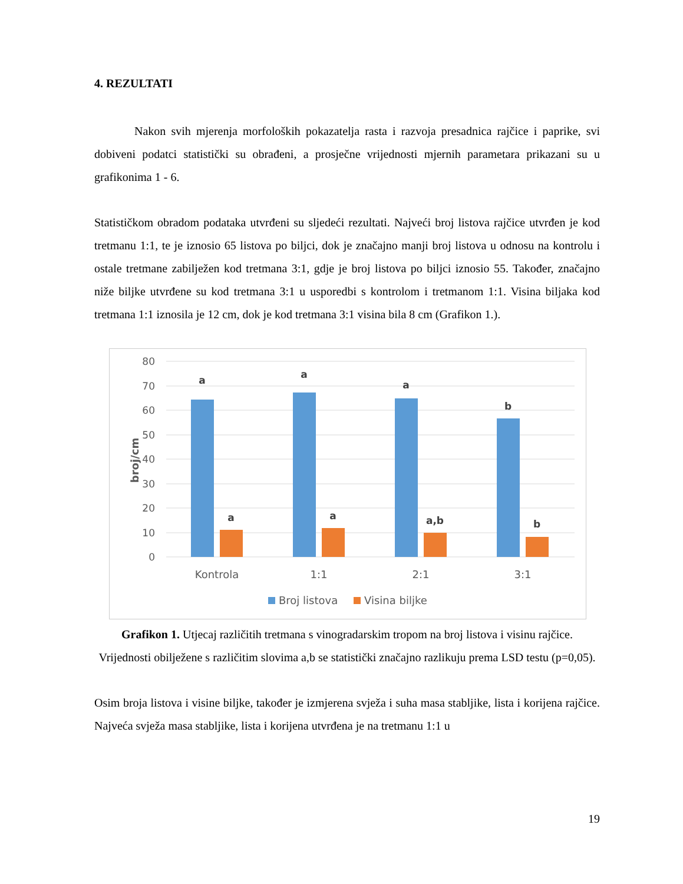4. REZULTATI
Nakon svih mjerenja morfoloških pokazatelja rasta i razvoja presadnica rajčice i paprike, svi dobiveni podatci statistički su obrađeni, a prosječne vrijednosti mjernih parametara prikazani su u grafikonima 1 - 6.
Statističkom obradom podataka utvrđeni su sljedeći rezultati. Najveći broj listova rajčice utvrđen je kod tretmanu 1:1, te je iznosio 65 listova po biljci, dok je značajno manji broj listova u odnosu na kontrolu i ostale tretmane zabilježen kod tretmana 3:1, gdje je broj listova po biljci iznosio 55. Također, značajno niže biljke utvrđene su kod tretmana 3:1 u usporedbi s kontrolom i tretmanom 1:1. Visina biljaka kod tretmana 1:1 iznosila je 12 cm, dok je kod tretmana 3:1 visina bila 8 cm (Grafikon 1.).
80
70
60
50
40
30
20
10
0
broj/cm
a
a
a
b
a
a
a,b
b
Kontrola
1:1
2:1
3:1
Broj listova
Visina biljke
Grafikon 1. Utjecaj različitih tretmana s vinogradarskim tropom na broj listova i visinu rajčice. Vrijednosti obilježene s različitim slovima a,b se statistički značajno razlikuju prema LSD testu (p=0,05).
Osim broja listova i visine biljke, također je izmjerena svježa i suha masa stabljike, lista i korijena rajčice. Najveća svježa masa stabljike, lista i korijena utvrđena je na tretmanu 1:1 u
19